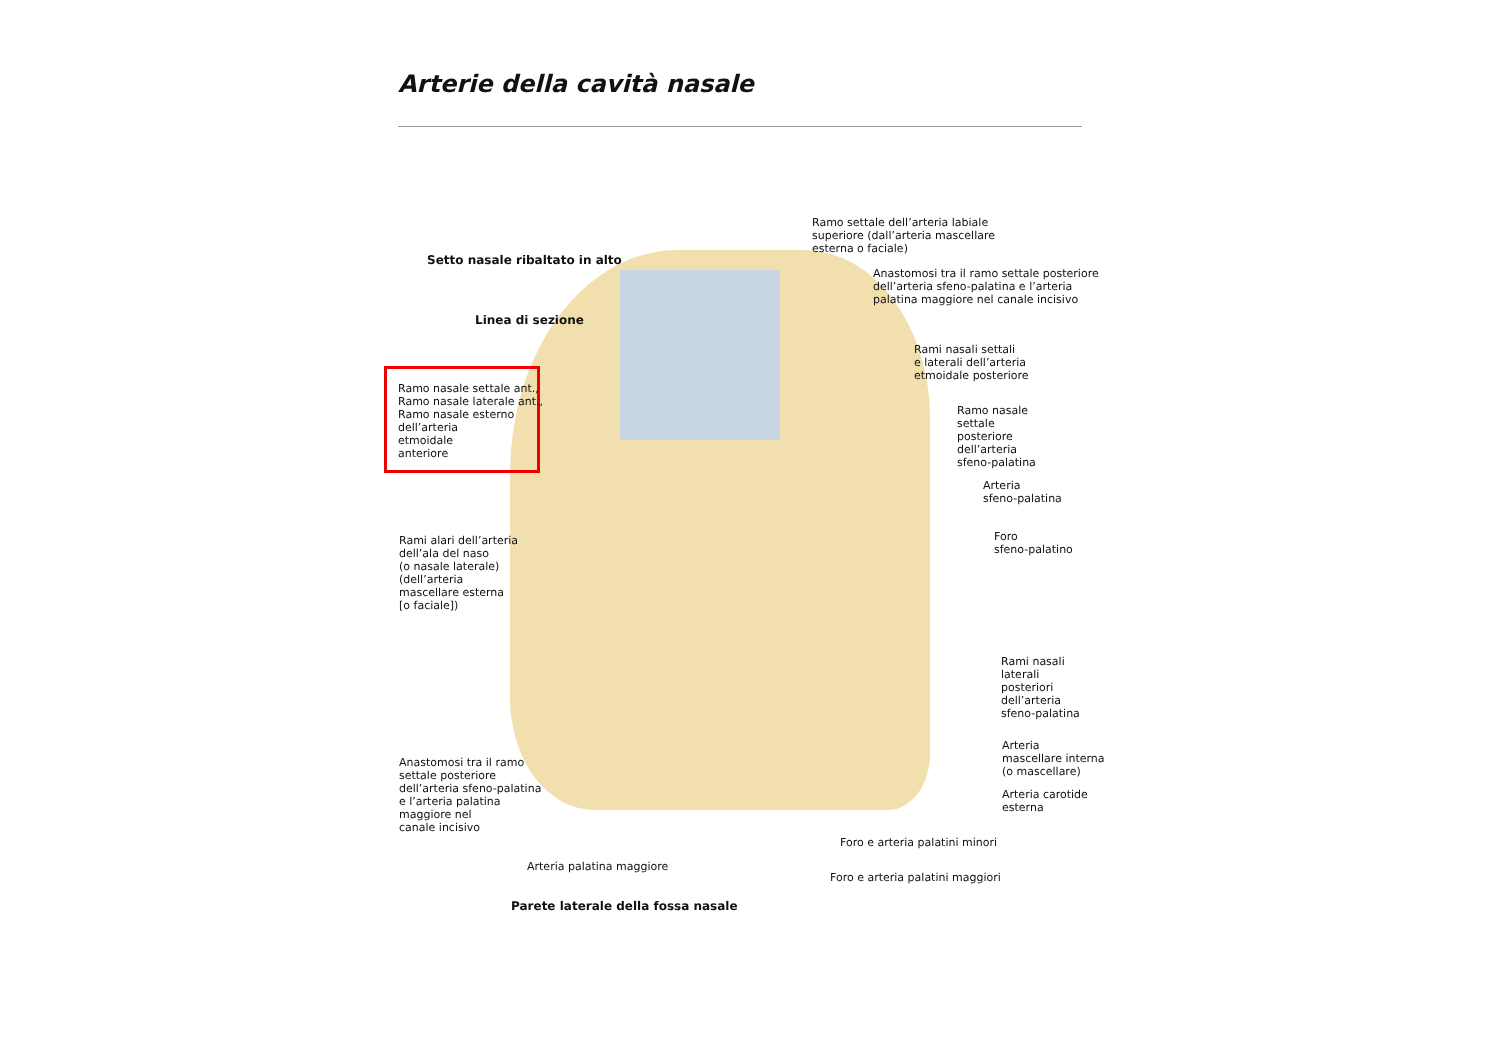Arterie della cavità nasale
Ramo settale dell’arteria labiale
superiore (dall’arteria mascellare
esterna o faciale)
Setto nasale ribaltato in alto
Anastomosi tra il ramo settale posteriore
dell’arteria sfeno-palatina e l’arteria
palatina maggiore nel canale incisivo
Linea di sezione
Rami nasali settali
e laterali dell’arteria
etmoidale posteriore
Ramo nasale settale ant.,
Ramo nasale laterale ant.,
Ramo nasale esterno
dell’arteria
etmoidale
anteriore
Ramo nasale
settale
posteriore
dell’arteria
sfeno-palatina
Arteria
sfeno-palatina
Foro
sfeno-palatino
Rami alari dell’arteria
dell’ala del naso
(o nasale laterale)
(dell’arteria
mascellare esterna
[o faciale])
Rami nasali
laterali
posteriori
dell’arteria
sfeno-palatina
Arteria
mascellare interna
(o mascellare)
Anastomosi tra il ramo
settale posteriore
dell’arteria sfeno-palatina
e l’arteria palatina
maggiore nel
canale incisivo
Arteria carotide
esterna
Foro e arteria palatini minori
Arteria palatina maggiore
Foro e arteria palatini maggiori
Parete laterale della fossa nasale